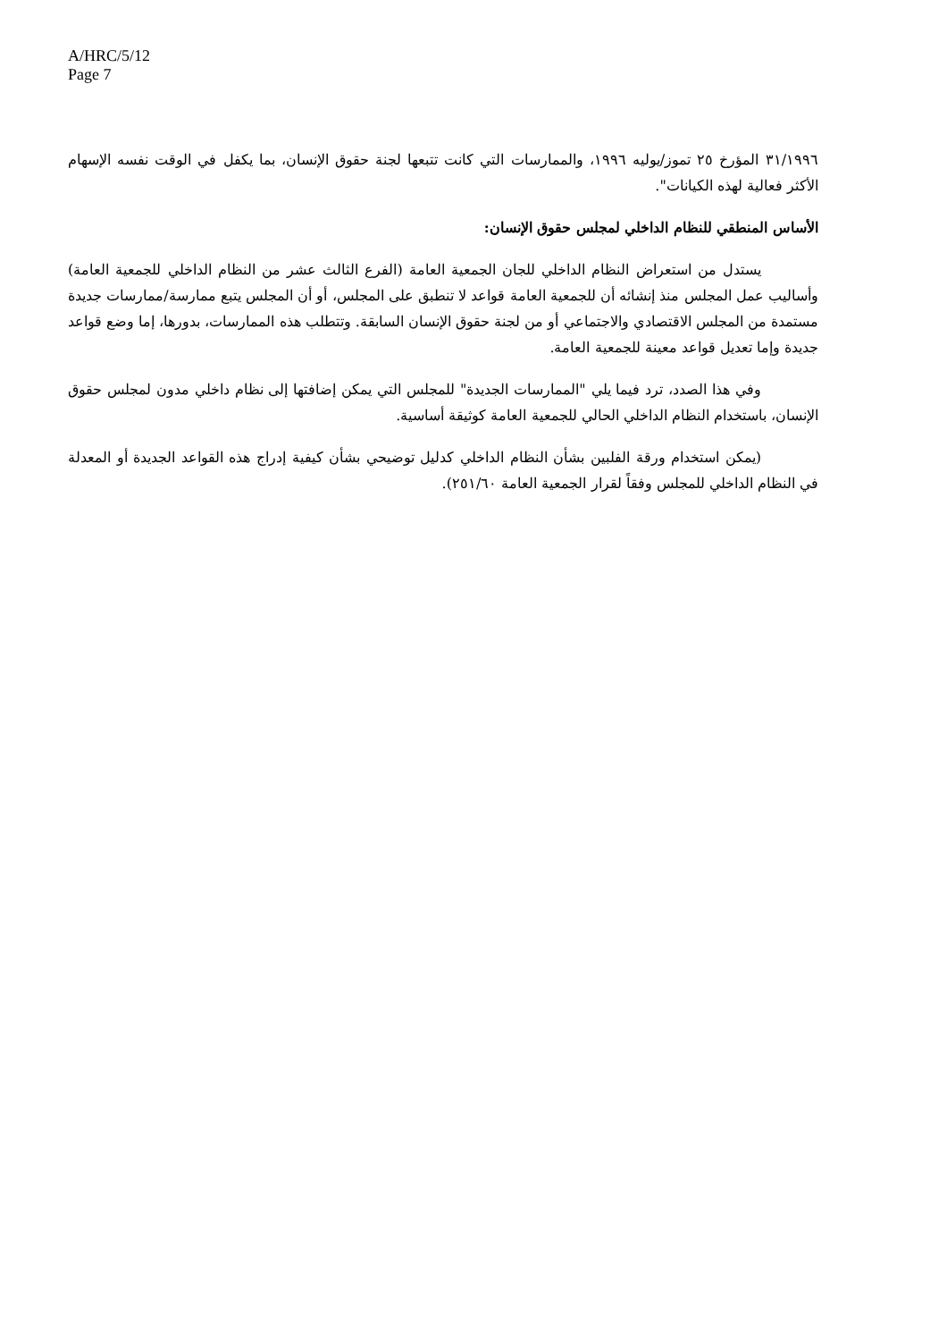A/HRC/5/12
Page 7
٣١/١٩٩٦ المؤرخ ٢٥ تموز/يوليه ١٩٩٦، والممارسات التي كانت تتبعها لجنة حقوق الإنسان، بما يكفل في الوقت نفسه الإسهام الأكثر فعالية لهذه الكيانات".
الأساس المنطقي للنظام الداخلي لمجلس حقوق الإنسان:
يستدل من استعراض النظام الداخلي للجان الجمعية العامة (الفرع الثالث عشر من النظام الداخلي للجمعية العامة) وأساليب عمل المجلس منذ إنشائه أن للجمعية العامة قواعد لا تنطبق على المجلس، أو أن المجلس يتبع ممارسة/ممارسات جديدة مستمدة من المجلس الاقتصادي والاجتماعي أو من لجنة حقوق الإنسان السابقة. وتتطلب هذه الممارسات، بدورها، إما وضع قواعد جديدة وإما تعديل قواعد معينة للجمعية العامة.
وفي هذا الصدد، ترد فيما يلي "الممارسات الجديدة" للمجلس التي يمكن إضافتها إلى نظام داخلي مدون لمجلس حقوق الإنسان، باستخدام النظام الداخلي الحالي للجمعية العامة كوثيقة أساسية.
(يمكن استخدام ورقة الفلبين بشأن النظام الداخلي كدليل توضيحي بشأن كيفية إدراج هذه القواعد الجديدة أو المعدلة في النظام الداخلي للمجلس وفقاً لقرار الجمعية العامة ٢٥١/٦٠).